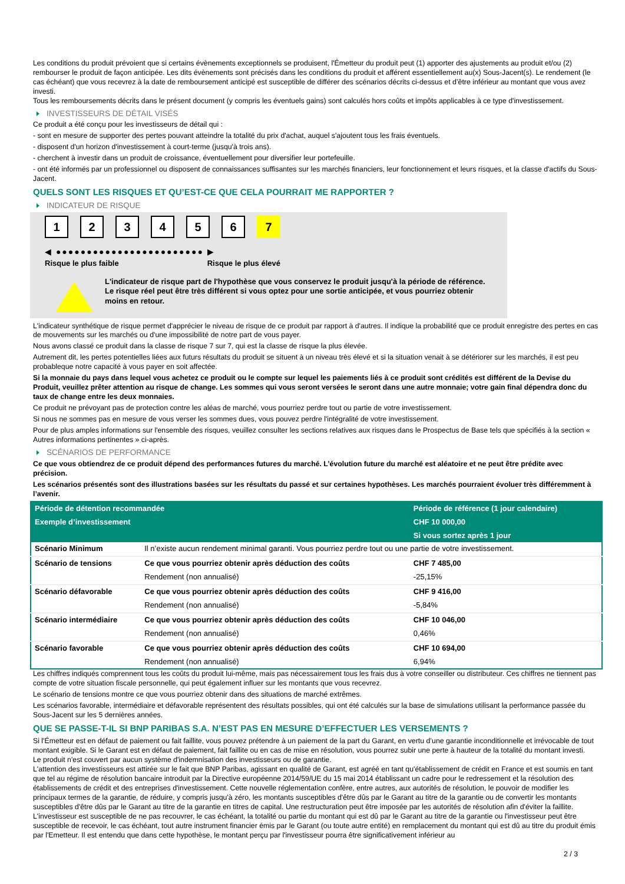Les conditions du produit prévoient que si certains évènements exceptionnels se produisent, l'Émetteur du produit peut (1) apporter des ajustements au produit et/ou (2) rembourser le produit de façon anticipée. Les dits évènements sont précisés dans les conditions du produit et afférent essentiellement au(x) Sous-Jacent(s). Le rendement (le cas échéant) que vous recevrez à la date de remboursement anticipé est susceptible de différer des scénarios décrits ci-dessus et d’être inférieur au montant que vous avez investi.
Tous les remboursements décrits dans le présent document (y compris les éventuels gains) sont calculés hors coûts et impôts applicables à ce type d'investissement.
INVESTISSEURS DE DÉTAIL VISÉS
Ce produit a été conçu pour les investisseurs de détail qui :
- sont en mesure de supporter des pertes pouvant atteindre la totalité du prix d'achat, auquel s'ajoutent tous les frais éventuels.
- disposent d'un horizon d'investissement à court-terme (jusqu'à trois ans).
- cherchent à investir dans un produit de croissance, éventuellement pour diversifier leur portefeuille.
- ont été informés par un professionnel ou disposent de connaissances suffisantes sur les marchés financiers, leur fonctionnement et leurs risques, et la classe d'actifs du Sous-Jacent.
QUELS SONT LES RISQUES ET QU’EST-CE QUE CELA POURRAIT ME RAPPORTER ?
INDICATEUR DE RISQUE
1234567
◀ ●●●●●●●●●●●●●●●●●●●●●●●● ▶
Risque le plus faible Risque le plus élevé
L'indicateur de risque part de l'hypothèse que vous conservez le produit jusqu'à la période de référence.
Le risque réel peut être très différent si vous optez pour une sortie anticipée, et vous pourriez obtenir moins en retour.
L'indicateur synthétique de risque permet d'apprécier le niveau de risque de ce produit par rapport à d'autres. Il indique la probabilité que ce produit enregistre des pertes en cas de mouvements sur les marchés ou d'une impossibilité de notre part de vous payer.
Nous avons classé ce produit dans la classe de risque 7 sur 7, qui est la classe de risque la plus élevée.
Autrement dit, les pertes potentielles liées aux futurs résultats du produit se situent à un niveau très élevé et si la situation venait à se détériorer sur les marchés, il est peu probableque notre capacité à vous payer en soit affectée.
Si la monnaie du pays dans lequel vous achetez ce produit ou le compte sur lequel les paiements liés à ce produit sont crédités est différent de la Devise du Produit, veuillez prêter attention au risque de change. Les sommes qui vous seront versées le seront dans une autre monnaie; votre gain final dépendra donc du taux de change entre les deux monnaies.
Ce produit ne prévoyant pas de protection contre les aléas de marché, vous pourriez perdre tout ou partie de votre investissement.
Si nous ne sommes pas en mesure de vous verser les sommes dues, vous pouvez perdre l'intégralité de votre investissement.
Pour de plus amples informations sur l'ensemble des risques, veuillez consulter les sections relatives aux risques dans le Prospectus de Base tels que spécifiés à la section « Autres informations pertinentes » ci-après.
SCÉNARIOS DE PERFORMANCE
Ce que vous obtiendrez de ce produit dépend des performances futures du marché. L’évolution future du marché est aléatoire et ne peut être prédite avec précision.
Les scénarios présentés sont des illustrations basées sur les résultats du passé et sur certaines hypothèses. Les marchés pourraient évoluer très différemment à l’avenir.
| Période de détention recommandée | | Période de référence (1 jour calendaire) |
| --- | --- | --- |
| Exemple d’investissement | | CHF 10 000,00 |
| | | Si vous sortez après 1 jour |
| Scénario Minimum | Il n’existe aucun rendement minimal garanti. Vous pourriez perdre tout ou une partie de votre investissement. | |
| Scénario de tensions | Ce que vous pourriez obtenir après déduction des coûts | CHF 7 485,00 |
| | Rendement (non annualisé) | -25,15% |
| Scénario défavorable | Ce que vous pourriez obtenir après déduction des coûts | CHF 9 416,00 |
| | Rendement (non annualisé) | -5,84% |
| Scénario intermédiaire | Ce que vous pourriez obtenir après déduction des coûts | CHF 10 046,00 |
| | Rendement (non annualisé) | 0,46% |
| Scénario favorable | Ce que vous pourriez obtenir après déduction des coûts | CHF 10 694,00 |
| | Rendement (non annualisé) | 6,94% |
Les chiffres indiqués comprennent tous les coûts du produit lui-même, mais pas nécessairement tous les frais dus à votre conseiller ou distributeur. Ces chiffres ne tiennent pas compte de votre situation fiscale personnelle, qui peut également influer sur les montants que vous recevrez.
Le scénario de tensions montre ce que vous pourriez obtenir dans des situations de marché extrêmes.
Les scénarios favorable, intermédiaire et défavorable représentent des résultats possibles, qui ont été calculés sur la base de simulations utilisant la performance passée du Sous-Jacent sur les 5 dernières années.
QUE SE PASSE-T-IL SI BNP PARIBAS S.A. N’EST PAS EN MESURE D’EFFECTUER LES VERSEMENTS ?
Si l'Émetteur est en défaut de paiement ou fait faillite, vous pouvez prétendre à un paiement de la part du Garant, en vertu d’une garantie inconditionnelle et irrévocable de tout montant exigible. Si le Garant est en défaut de paiement, fait faillite ou en cas de mise en résolution, vous pourrez subir une perte à hauteur de la totalité du montant investi.
Le produit n'est couvert par aucun système d'indemnisation des investisseurs ou de garantie.
L'attention des investisseurs est attirée sur le fait que BNP Paribas, agissant en qualité de Garant, est agréé en tant qu'établissement de crédit en France et est soumis en tant que tel au régime de résolution bancaire introduit par la Directive européenne 2014/59/UE du 15 mai 2014 établissant un cadre pour le redressement et la résolution des établissements de crédit et des entreprises d'investissement. Cette nouvelle réglementation confère, entre autres, aux autorités de résolution, le pouvoir de modifier les principaux termes de la garantie, de réduire, y compris jusqu'à zéro, les montants susceptibles d'être dûs par le Garant au titre de la garantie ou de convertir les montants susceptibles d'être dûs par le Garant au titre de la garantie en titres de capital. Une restructuration peut être imposée par les autorités de résolution afin d'éviter la faillite. L'investisseur est susceptible de ne pas recouvrer, le cas échéant, la totalité ou partie du montant qui est dû par le Garant au titre de la garantie ou l'investisseur peut être susceptible de recevoir, le cas échéant, tout autre instrument financier émis par le Garant (ou toute autre entité) en remplacement du montant qui est dû au titre du produit émis par l'Emetteur. Il est entendu que dans cette hypothèse, le montant perçu par l'investisseur pourra être significativement inférieur au
2 / 3